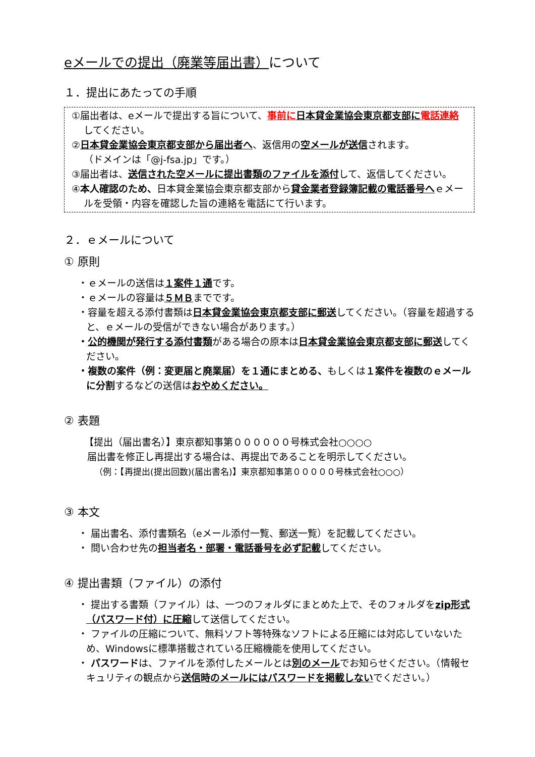eメールでの提出（廃業等届出書）について
１．提出にあたっての手順
①届出者は、eメールで提出する旨について、事前に 日本貸金業協会東京都支部に 電話連絡してください。
②日本貸金業協会東京都支部から届出者へ、返信用の空メールが送信されます。
（ドメインは「@j-fsa.jp」です。）
③届出者は、送信された空メールに提出書類のファイルを添付して、返信してください。
④本人確認のため、日本貸金業協会東京都支部から貸金業者登録簿記載の電話番号へｅメールを受領・内容を確認した旨の連絡を電話にて行います。
２．ｅメールについて
① 原則
・ｅメールの送信は１案件１通です。
・ｅメールの容量は５ＭＢまでです。
・容量を超える添付書類は日本貸金業協会東京都支部に郵送してください。（容量を超過すると、ｅメールの受信ができない場合があります。）
・公的機関が発行する添付書類がある場合の原本は日本貸金業協会東京都支部に郵送してください。
・複数の案件（例：変更届と廃業届）を１通にまとめる、もしくは１案件を複数のｅメールに分割するなどの送信はおやめください。
② 表題
【提出（届出書名）】東京都知事第００００００号株式会社○○○○
届出書を修正し再提出する場合は、再提出であることを明示してください。
（例：【再提出(提出回数)(届出書名)】東京都知事第０００００号株式会社○○○）
③ 本文
・ 届出書名、添付書類名（eメール添付一覧、郵送一覧）を記載してください。
・ 問い合わせ先の担当者名・部署・電話番号を必ず記載してください。
④ 提出書類（ファイル）の添付
・ 提出する書類（ファイル）は、一つのフォルダにまとめた上で、そのフォルダをzip形式（パスワード付）に圧縮して送信してください。
・ ファイルの圧縮について、無料ソフト等特殊なソフトによる圧縮には対応していないため、Windowsに標準搭載されている圧縮機能を使用してください。
・ パスワードは、ファイルを添付したメールとは別のメールでお知らせください。（情報セキュリティの観点から送信時のメールにはパスワードを掲載しないでください。）